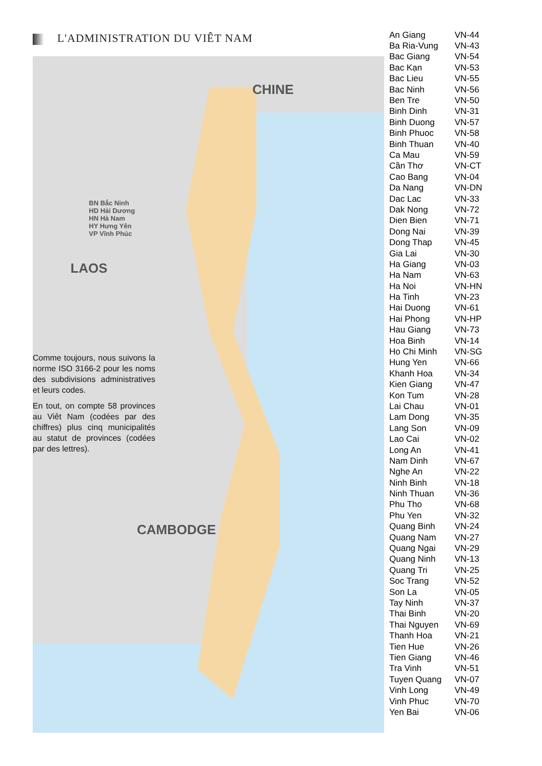L'ADMINISTRATION DU VIÊT NAM
CHINE
LAOS
CAMBODGE
BN Bắc Ninh
HD Hải Dương
HN Hà Nam
HY Hưng Yên
VP Vĩnh Phúc
Comme toujours, nous suivons la norme ISO 3166-2 pour les noms des subdivisions administratives et leurs codes.
En tout, on compte 58 provinces au Viêt Nam (codées par des chiffres) plus cinq municipalités au statut de provinces (codées par des lettres).
| An Giang | VN-44 |
| Ba Ria-Vung | VN-43 |
| Bac Giang | VN-54 |
| Bac Kạn | VN-53 |
| Bac Lieu | VN-55 |
| Bac Ninh | VN-56 |
| Ben Tre | VN-50 |
| Binh Dinh | VN-31 |
| Binh Duong | VN-57 |
| Binh Phuoc | VN-58 |
| Binh Thuan | VN-40 |
| Ca Mau | VN-59 |
| Cần Thơ | VN-CT |
| Cao Bang | VN-04 |
| Da Nang | VN-DN |
| Dac Lac | VN-33 |
| Dak Nong | VN-72 |
| Dien Bien | VN-71 |
| Dong Nai | VN-39 |
| Dong Thap | VN-45 |
| Gia Lai | VN-30 |
| Ha Giang | VN-03 |
| Ha Nam | VN-63 |
| Ha Noi | VN-HN |
| Ha Tinh | VN-23 |
| Hai Duong | VN-61 |
| Hai Phong | VN-HP |
| Hau Giang | VN-73 |
| Hoa Binh | VN-14 |
| Ho Chi Minh | VN-SG |
| Hung Yen | VN-66 |
| Khanh Hoa | VN-34 |
| Kien Giang | VN-47 |
| Kon Tum | VN-28 |
| Lai Chau | VN-01 |
| Lam Dong | VN-35 |
| Lang Son | VN-09 |
| Lao Cai | VN-02 |
| Long An | VN-41 |
| Nam Dinh | VN-67 |
| Nghe An | VN-22 |
| Ninh Binh | VN-18 |
| Ninh Thuan | VN-36 |
| Phu Tho | VN-68 |
| Phu Yen | VN-32 |
| Quang Binh | VN-24 |
| Quang Nam | VN-27 |
| Quang Ngai | VN-29 |
| Quang Ninh | VN-13 |
| Quang Tri | VN-25 |
| Soc Trang | VN-52 |
| Son La | VN-05 |
| Tay Ninh | VN-37 |
| Thai Binh | VN-20 |
| Thai Nguyen | VN-69 |
| Thanh Hoa | VN-21 |
| Tien Hue | VN-26 |
| Tien Giang | VN-46 |
| Tra Vinh | VN-51 |
| Tuyen Quang | VN-07 |
| Vinh Long | VN-49 |
| Vinh Phuc | VN-70 |
| Yen Bai | VN-06 |